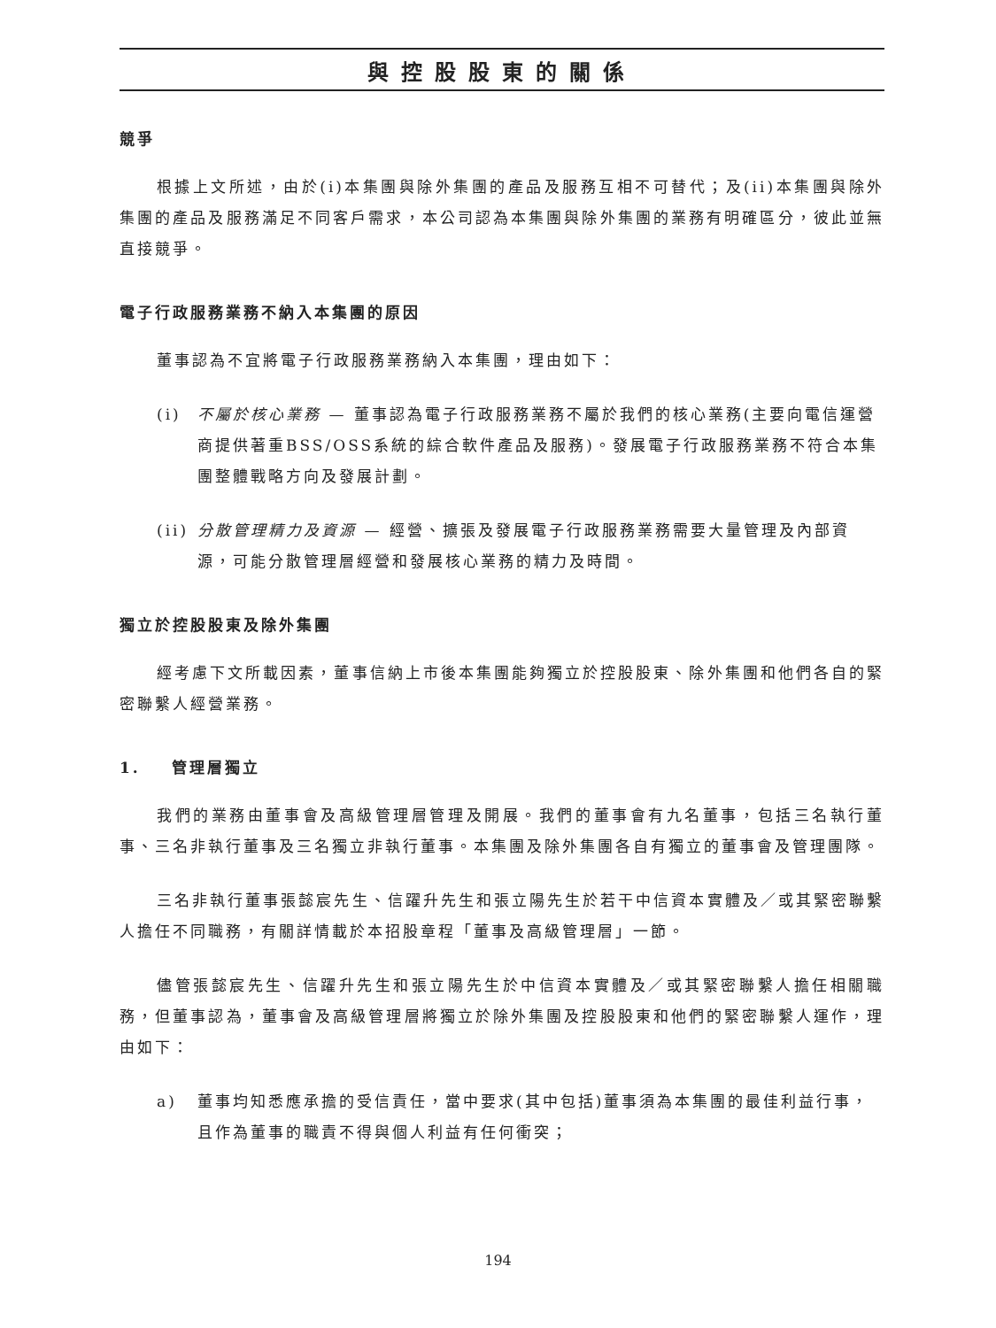與控股股東的關係
競爭
根據上文所述，由於(i)本集團與除外集團的產品及服務互相不可替代；及(ii)本集團與除外集團的產品及服務滿足不同客戶需求，本公司認為本集團與除外集團的業務有明確區分，彼此並無直接競爭。
電子行政服務業務不納入本集團的原因
董事認為不宜將電子行政服務業務納入本集團，理由如下：
(i) 不屬於核心業務 — 董事認為電子行政服務業務不屬於我們的核心業務(主要向電信運營商提供著重BSS/OSS系統的綜合軟件產品及服務)。發展電子行政服務業務不符合本集團整體戰略方向及發展計劃。
(ii) 分散管理精力及資源 — 經營、擴張及發展電子行政服務業務需要大量管理及內部資源，可能分散管理層經營和發展核心業務的精力及時間。
獨立於控股股東及除外集團
經考慮下文所載因素，董事信納上市後本集團能夠獨立於控股股東、除外集團和他們各自的緊密聯繫人經營業務。
1. 管理層獨立
我們的業務由董事會及高級管理層管理及開展。我們的董事會有九名董事，包括三名執行董事、三名非執行董事及三名獨立非執行董事。本集團及除外集團各自有獨立的董事會及管理團隊。
三名非執行董事張懿宸先生、信躍升先生和張立陽先生於若干中信資本實體及／或其緊密聯繫人擔任不同職務，有關詳情載於本招股章程「董事及高級管理層」一節。
儘管張懿宸先生、信躍升先生和張立陽先生於中信資本實體及／或其緊密聯繫人擔任相關職務，但董事認為，董事會及高級管理層將獨立於除外集團及控股股東和他們的緊密聯繫人運作，理由如下：
a) 董事均知悉應承擔的受信責任，當中要求(其中包括)董事須為本集團的最佳利益行事，且作為董事的職責不得與個人利益有任何衝突；
194